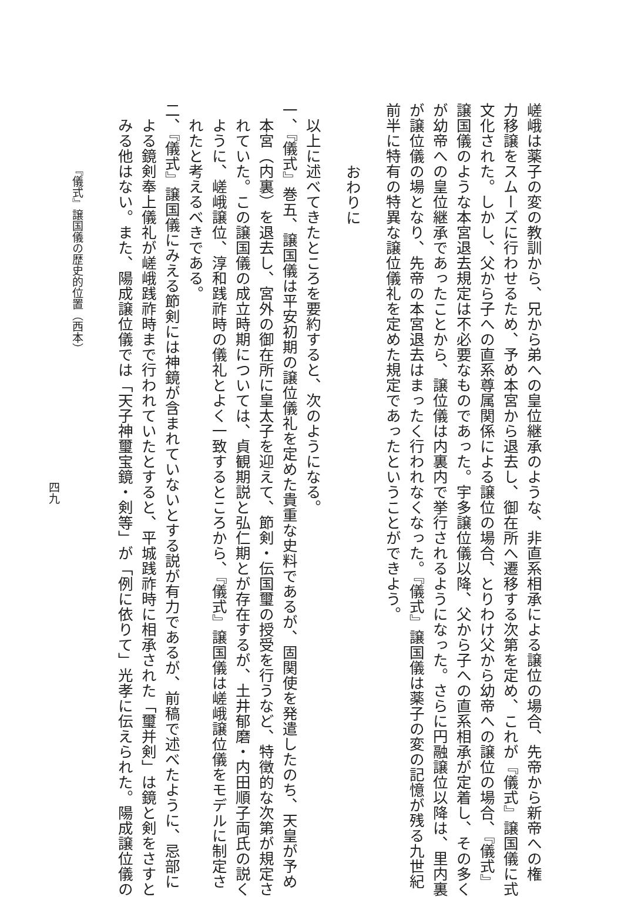嵯峨は薬子の変の教訓から、兄から弟への皇位継承のような、非直系相承による譲位の場合、先帝から新帝への権
力移譲をスムーズに行わせるため、予め本宮から退去し、御在所へ遷移する次第を定め、これが『儀式』譲国儀に式
文化された。しかし、父から子への直系尊属関係による譲位の場合、とりわけ父から幼帝への譲位の場合、『儀式』
譲国儀のような本宮退去規定は不必要なものであった。宇多譲位儀以降、父から子への直系相承が定着し、その多く
が幼帝への皇位継承であったことから、譲位儀は内裏内で挙行されるようになった。さらに円融譲位以降は、里内裏
が譲位儀の場となり、先帝の本宮退去はまったく行われなくなった。『儀式』譲国儀は薬子の変の記憶が残る九世紀
前半に特有の特異な譲位儀礼を定めた規定であったということができよう。
おわりに
以上に述べてきたところを要約すると、次のようになる。
一、『儀式』巻五、譲国儀は平安初期の譲位儀礼を定めた貴重な史料であるが、固関使を発遣したのち、天皇が予め
本宮（内裏）を退去し、宮外の御在所に皇太子を迎えて、節剣・伝国璽の授受を行うなど、特徴的な次第が規定さ
れていた。この譲国儀の成立時期については、貞観期説と弘仁期とが存在するが、土井郁磨・内田順子両氏の説く
ように、嵯峨譲位、淳和践祚時の儀礼とよく一致するところから、『儀式』譲国儀は嵯峨譲位儀をモデルに制定さ
れたと考えるべきである。
二、『儀式』譲国儀にみえる節剣には神鏡が含まれていないとする説が有力であるが、前稿で述べたように、忌部に
よる鏡剣奉上儀礼が嵯峨践祚時まで行われていたとすると、平城践祚時に相承された「璽并剣」は鏡と剣をさすと
みる他はない。また、陽成譲位儀では「天子神璽宝鏡・剣等」が「例に依りて」光孝に伝えられた。陽成譲位儀の
『儀式』譲国儀の歴史的位置（西本）
四九